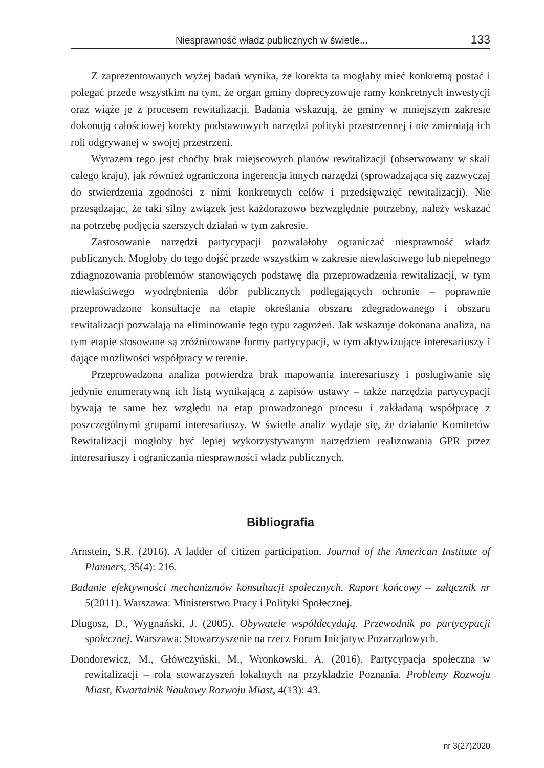Niesprawność władz publicznych w świetle... 133
Z zaprezentowanych wyżej badań wynika, że korekta ta mogłaby mieć konkretną postać i polegać przede wszystkim na tym, że organ gminy doprecyzowuje ramy konkretnych inwestycji oraz wiąże je z procesem rewitalizacji. Badania wskazują, że gminy w mniejszym zakresie dokonują całościowej korekty podstawowych narzędzi polityki przestrzennej i nie zmieniają ich roli odgrywanej w swojej przestrzeni.
Wyrazem tego jest choćby brak miejscowych planów rewitalizacji (obserwowany w skali całego kraju), jak również ograniczona ingerencja innych narzędzi (sprowadzająca się zazwyczaj do stwierdzenia zgodności z nimi konkretnych celów i przedsięwzięć rewitalizacji). Nie przesądzając, że taki silny związek jest każdorazowo bezwzględnie potrzebny, należy wskazać na potrzebę podjęcia szerszych działań w tym zakresie.
Zastosowanie narzędzi partycypacji pozwalałoby ograniczać niesprawność władz publicznych. Mogłoby do tego dojść przede wszystkim w zakresie niewłaściwego lub niepełnego zdiagnozowania problemów stanowiących podstawę dla przeprowadzenia rewitalizacji, w tym niewłaściwego wyodrębnienia dóbr publicznych podlegających ochronie – poprawnie przeprowadzone konsultacje na etapie określania obszaru zdegradowanego i obszaru rewitalizacji pozwalają na eliminowanie tego typu zagrożeń. Jak wskazuje dokonana analiza, na tym etapie stosowane są zróżnicowane formy partycypacji, w tym aktywizujące interesariuszy i dające możliwości współpracy w terenie.
Przeprowadzona analiza potwierdza brak mapowania interesariuszy i posługiwanie się jedynie enumeratywną ich listą wynikającą z zapisów ustawy – także narzędzia partycypacji bywają te same bez względu na etap prowadzonego procesu i zakładaną współpracę z poszczególnymi grupami interesariuszy. W świetle analiz wydaje się, że działanie Komitetów Rewitalizacji mogłoby być lepiej wykorzystywanym narzędziem realizowania GPR przez interesariuszy i ograniczania niesprawności władz publicznych.
Bibliografia
Arnstein, S.R. (2016). A ladder of citizen participation. Journal of the American Institute of Planners, 35(4): 216.
Badanie efektywności mechanizmów konsultacji społecznych. Raport końcowy – załącznik nr 5(2011). Warszawa: Ministerstwo Pracy i Polityki Społecznej.
Długosz, D., Wygnański, J. (2005). Obywatele współdecydują. Przewodnik po partycypacji społecznej. Warszawa: Stowarzyszenie na rzecz Forum Inicjatyw Pozarządowych.
Dondorewicz, M., Główczyński, M., Wronkowski, A. (2016). Partycypacja społeczna w rewitalizacji – rola stowarzyszeń lokalnych na przykładzie Poznania. Problemy Rozwoju Miast, Kwartalnik Naukowy Rozwoju Miast, 4(13): 43.
nr 3(27)2020